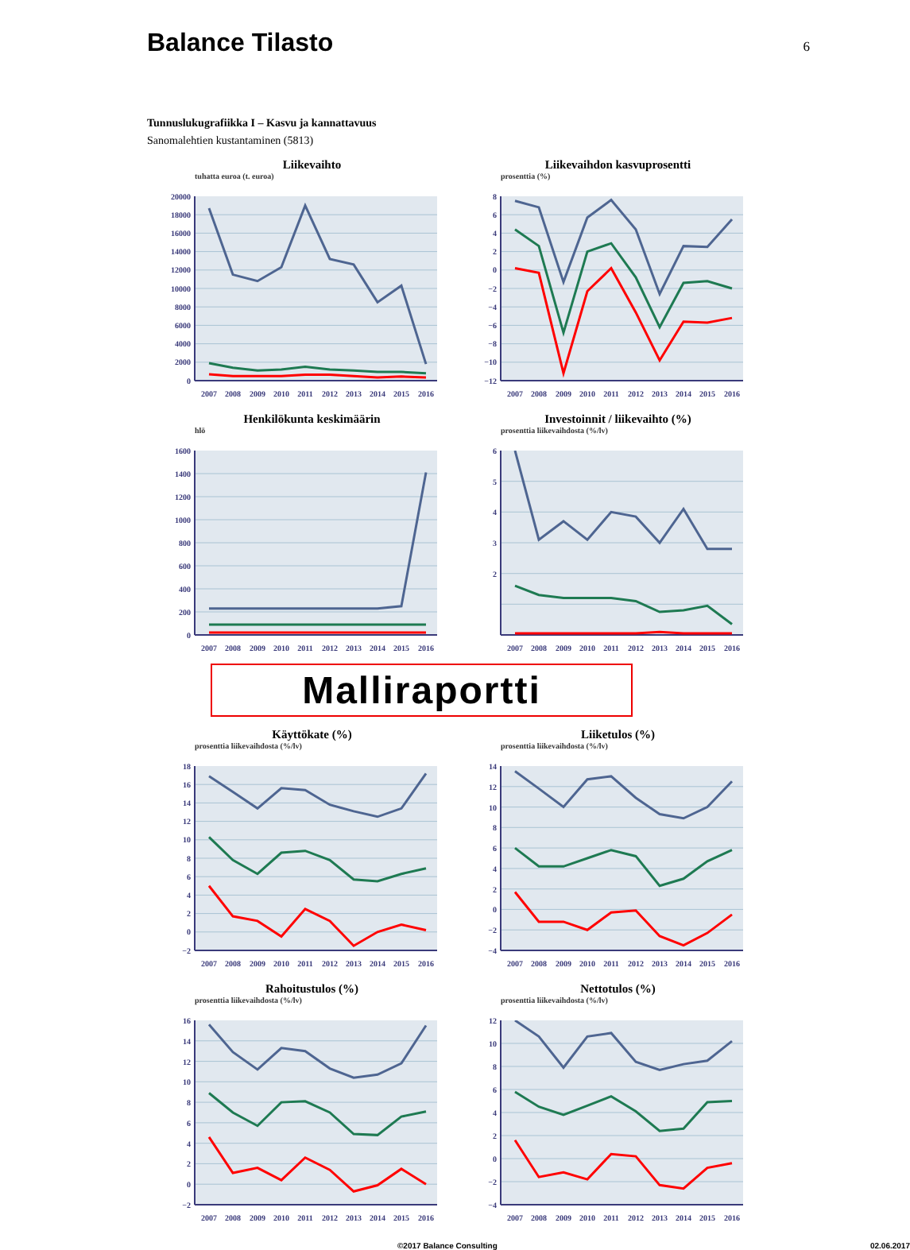Balance Tilasto
6
Tunnuslukugrafiikka I – Kasvu ja kannattavuus
Sanomalehtien kustantaminen (5813)
Liikevaihto
tuhatta euroa (t. euroa)
20000
18000
16000
14000
12000
10000
8000
6000
4000
2000
0
2007
2008
2009
2010
2011
2012
2013
2014
2015
2016
Liikevaihdon kasvuprosentti
prosenttia (%)
8
6
4
2
0
−2
−4
−6
−8
−10
−12
2007
2008
2009
2010
2011
2012
2013
2014
2015
2016
Henkilökunta keskimäärin
hlö
1600
1400
1200
1000
800
600
400
200
0
2007
2008
2009
2010
2011
2012
2013
2014
2015
2016
Investoinnit / liikevaihto (%)
prosenttia liikevaihdosta (%/lv)
6
5
4
3
2
2007
2008
2009
2010
2011
2012
2013
2014
2015
2016
Malliraportti
Käyttökate (%)
prosenttia liikevaihdosta (%/lv)
18
16
14
12
10
8
6
4
2
0
−2
2007
2008
2009
2010
2011
2012
2013
2014
2015
2016
Liiketulos (%)
prosenttia liikevaihdosta (%/lv)
14
12
10
8
6
4
2
0
−2
−4
2007
2008
2009
2010
2011
2012
2013
2014
2015
2016
Rahoitustulos (%)
prosenttia liikevaihdosta (%/lv)
16
14
12
10
8
6
4
2
0
−2
2007
2008
2009
2010
2011
2012
2013
2014
2015
2016
Nettotulos (%)
prosenttia liikevaihdosta (%/lv)
12
10
8
6
4
2
0
−2
−4
2007
2008
2009
2010
2011
2012
2013
2014
2015
2016
©2017 Balance Consulting 02.06.2017